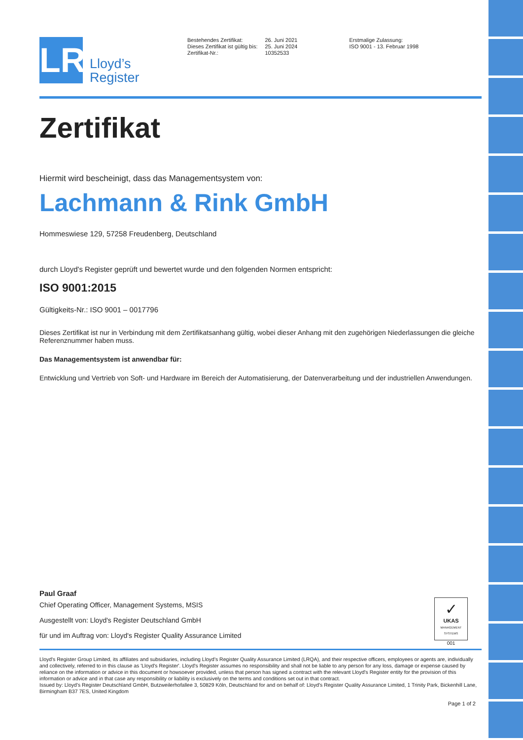LR
Lloyd’s
Register
Bestehendes Zertifikat:
Dieses Zertifikat ist gültig bis:
Zertifikat-Nr.:
26. Juni 2021
25. Juni 2024
10352533
Erstmalige Zulassung:
ISO 9001 - 13. Februar 1998
Zertifikat
Hiermit wird bescheinigt, dass das Managementsystem von:
Lachmann & Rink GmbH
Hommeswiese 129, 57258 Freudenberg, Deutschland
durch Lloyd's Register geprüft und bewertet wurde und den folgenden Normen entspricht:
ISO 9001:2015
Gültigkeits-Nr.: ISO 9001 – 0017796
Dieses Zertifikat ist nur in Verbindung mit dem Zertifikatsanhang gültig, wobei dieser Anhang mit den zugehörigen Niederlassungen die gleiche Referenznummer haben muss.
Das Managementsystem ist anwendbar für:
Entwicklung und Vertrieb von Soft- und Hardware im Bereich der Automatisierung, der Datenverarbeitung und der industriellen Anwendungen.
Paul Graaf
Chief Operating Officer, Management Systems, MSIS
Ausgestellt von: Lloyd's Register Deutschland GmbH
für und im Auftrag von: Lloyd's Register Quality Assurance Limited
✓
UKAS
MANAGEMENT SYSTEMS
001
Lloyd's Register Group Limited, its affiliates and subsidiaries, including Lloyd's Register Quality Assurance Limited (LRQA), and their respective officers, employees or agents are, individually and collectively, referred to in this clause as 'Lloyd's Register'. Lloyd's Register assumes no responsibility and shall not be liable to any person for any loss, damage or expense caused by reliance on the information or advice in this document or howsoever provided, unless that person has signed a contract with the relevant Lloyd's Register entity for the provision of this information or advice and in that case any responsibility or liability is exclusively on the terms and conditions set out in that contract.
Issued by: Lloyd's Register Deutschland GmbH, Butzweilerhofallee 3, 50829 Köln, Deutschland for and on behalf of: Lloyd's Register Quality Assurance Limited, 1 Trinity Park, Bickenhill Lane, Birmingham B37 7ES, United Kingdom
Page 1 of 2